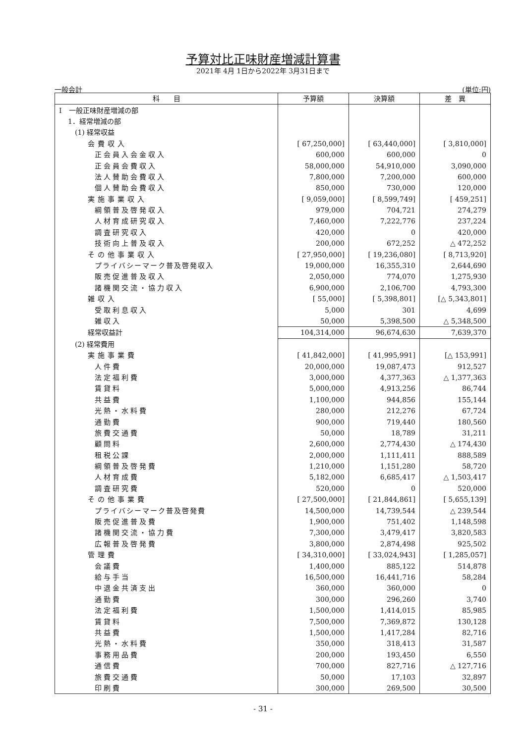予算対比正味財産増減計算書
2021年 4月 1日から2022年 3月31日まで
一般会計 (単位:円)
| 科 目 | 予算額 | 決算額 | 差 異 |
| --- | --- | --- | --- |
| Ⅰ 一般正味財産増減の部 | | | |
| 1．経常増減の部 | | | |
| (1) 経常収益 | | | |
| 会費収入 | [ 67,250,000] | [ 63,440,000] | [ 3,810,000] |
| 正会員入会金収入 | 600,000 | 600,000 | 0 |
| 正会員会費収入 | 58,000,000 | 54,910,000 | 3,090,000 |
| 法人賛助会費収入 | 7,800,000 | 7,200,000 | 600,000 |
| 個人賛助会費収入 | 850,000 | 730,000 | 120,000 |
| 実施事業収入 | [ 9,059,000] | [ 8,599,749] | [ 459,251] |
| 綱領普及啓発収入 | 979,000 | 704,721 | 274,279 |
| 人材育成研究収入 | 7,460,000 | 7,222,776 | 237,224 |
| 調査研究収入 | 420,000 | 0 | 420,000 |
| 技術向上普及収入 | 200,000 | 672,252 | △ 472,252 |
| その他事業収入 | [ 27,950,000] | [ 19,236,080] | [ 8,713,920] |
| プライバシーマーク普及啓発収入 | 19,000,000 | 16,355,310 | 2,644,690 |
| 販売促進普及収入 | 2,050,000 | 774,070 | 1,275,930 |
| 諸機関交流・協力収入 | 6,900,000 | 2,106,700 | 4,793,300 |
| 雑収入 | [ 55,000] | [ 5,398,801] | [△ 5,343,801] |
| 受取利息収入 | 5,000 | 301 | 4,699 |
| 雑収入 | 50,000 | 5,398,500 | △ 5,348,500 |
| 経常収益計 | 104,314,000 | 96,674,630 | 7,639,370 |
| (2) 経常費用 | | | |
| 実施事業費 | [ 41,842,000] | [ 41,995,991] | [△ 153,991] |
| 人件費 | 20,000,000 | 19,087,473 | 912,527 |
| 法定福利費 | 3,000,000 | 4,377,363 | △ 1,377,363 |
| 賃貸料 | 5,000,000 | 4,913,256 | 86,744 |
| 共益費 | 1,100,000 | 944,856 | 155,144 |
| 光熱・水料費 | 280,000 | 212,276 | 67,724 |
| 通勤費 | 900,000 | 719,440 | 180,560 |
| 旅費交通費 | 50,000 | 18,789 | 31,211 |
| 顧問料 | 2,600,000 | 2,774,430 | △ 174,430 |
| 租税公課 | 2,000,000 | 1,111,411 | 888,589 |
| 綱領普及啓発費 | 1,210,000 | 1,151,280 | 58,720 |
| 人材育成費 | 5,182,000 | 6,685,417 | △ 1,503,417 |
| 調査研究費 | 520,000 | 0 | 520,000 |
| その他事業費 | [ 27,500,000] | [ 21,844,861] | [ 5,655,139] |
| プライバシーマーク普及啓発費 | 14,500,000 | 14,739,544 | △ 239,544 |
| 販売促進普及費 | 1,900,000 | 751,402 | 1,148,598 |
| 諸機関交流・協力費 | 7,300,000 | 3,479,417 | 3,820,583 |
| 広報普及啓発費 | 3,800,000 | 2,874,498 | 925,502 |
| 管理費 | [ 34,310,000] | [ 33,024,943] | [ 1,285,057] |
| 会議費 | 1,400,000 | 885,122 | 514,878 |
| 給与手当 | 16,500,000 | 16,441,716 | 58,284 |
| 中退金共済支出 | 360,000 | 360,000 | 0 |
| 通勤費 | 300,000 | 296,260 | 3,740 |
| 法定福利費 | 1,500,000 | 1,414,015 | 85,985 |
| 賃貸料 | 7,500,000 | 7,369,872 | 130,128 |
| 共益費 | 1,500,000 | 1,417,284 | 82,716 |
| 光熱・水料費 | 350,000 | 318,413 | 31,587 |
| 事務用品費 | 200,000 | 193,450 | 6,550 |
| 通信費 | 700,000 | 827,716 | △ 127,716 |
| 旅費交通費 | 50,000 | 17,103 | 32,897 |
| 印刷費 | 300,000 | 269,500 | 30,500 |
- 31 -